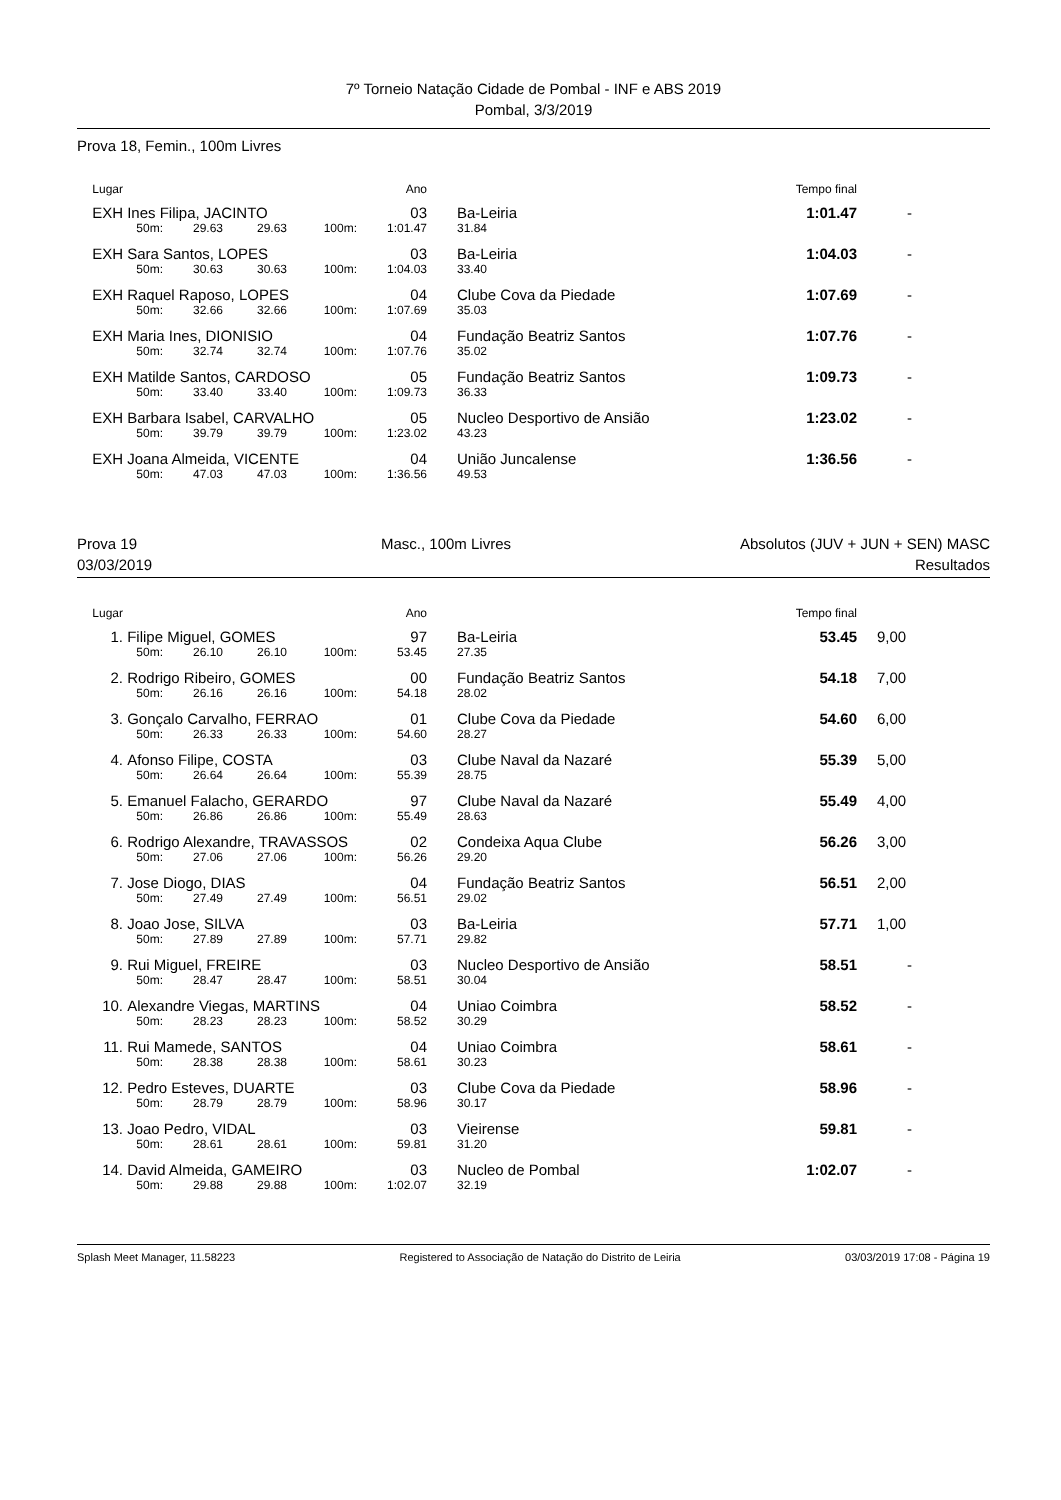7º Torneio Natação Cidade de Pombal - INF e ABS 2019
Pombal, 3/3/2019
Prova 18, Femin., 100m Livres
| Lugar | | | | | Ano | | | Tempo final | |
| EXH | Ines Filipa, JACINTO | | | | 03 | | Ba-Leiria | 1:01.47 | - |
| | 50m: | 29.63 | 29.63 | 100m: | 1:01.47 | | 31.84 | | |
| EXH | Sara Santos, LOPES | | | | 03 | | Ba-Leiria | 1:04.03 | - |
| | 50m: | 30.63 | 30.63 | 100m: | 1:04.03 | | 33.40 | | |
| EXH | Raquel Raposo, LOPES | | | | 04 | | Clube Cova da Piedade | 1:07.69 | - |
| | 50m: | 32.66 | 32.66 | 100m: | 1:07.69 | | 35.03 | | |
| EXH | Maria Ines, DIONISIO | | | | 04 | | Fundação Beatriz Santos | 1:07.76 | - |
| | 50m: | 32.74 | 32.74 | 100m: | 1:07.76 | | 35.02 | | |
| EXH | Matilde Santos, CARDOSO | | | | 05 | | Fundação Beatriz Santos | 1:09.73 | - |
| | 50m: | 33.40 | 33.40 | 100m: | 1:09.73 | | 36.33 | | |
| EXH | Barbara Isabel, CARVALHO | | | | 05 | | Nucleo Desportivo de Ansião | 1:23.02 | - |
| | 50m: | 39.79 | 39.79 | 100m: | 1:23.02 | | 43.23 | | |
| EXH | Joana Almeida, VICENTE | | | | 04 | | União Juncalense | 1:36.56 | - |
| | 50m: | 47.03 | 47.03 | 100m: | 1:36.56 | | 49.53 | | |
Prova 19
03/03/2019
Masc., 100m Livres Absolutos (JUV + JUN + SEN) MASC
Resultados
| Lugar | | | | | Ano | | | Tempo final | |
| 1. | Filipe Miguel, GOMES | | | | 97 | | Ba-Leiria | 53.45 | 9,00 |
| | 50m: | 26.10 | 26.10 | 100m: | 53.45 | | 27.35 | | |
| 2. | Rodrigo Ribeiro, GOMES | | | | 00 | | Fundação Beatriz Santos | 54.18 | 7,00 |
| | 50m: | 26.16 | 26.16 | 100m: | 54.18 | | 28.02 | | |
| 3. | Gonçalo Carvalho, FERRAO | | | | 01 | | Clube Cova da Piedade | 54.60 | 6,00 |
| | 50m: | 26.33 | 26.33 | 100m: | 54.60 | | 28.27 | | |
| 4. | Afonso Filipe, COSTA | | | | 03 | | Clube Naval da Nazaré | 55.39 | 5,00 |
| | 50m: | 26.64 | 26.64 | 100m: | 55.39 | | 28.75 | | |
| 5. | Emanuel Falacho, GERARDO | | | | 97 | | Clube Naval da Nazaré | 55.49 | 4,00 |
| | 50m: | 26.86 | 26.86 | 100m: | 55.49 | | 28.63 | | |
| 6. | Rodrigo Alexandre, TRAVASSOS | | | | 02 | | Condeixa Aqua Clube | 56.26 | 3,00 |
| | 50m: | 27.06 | 27.06 | 100m: | 56.26 | | 29.20 | | |
| 7. | Jose Diogo, DIAS | | | | 04 | | Fundação Beatriz Santos | 56.51 | 2,00 |
| | 50m: | 27.49 | 27.49 | 100m: | 56.51 | | 29.02 | | |
| 8. | Joao Jose, SILVA | | | | 03 | | Ba-Leiria | 57.71 | 1,00 |
| | 50m: | 27.89 | 27.89 | 100m: | 57.71 | | 29.82 | | |
| 9. | Rui Miguel, FREIRE | | | | 03 | | Nucleo Desportivo de Ansião | 58.51 | - |
| | 50m: | 28.47 | 28.47 | 100m: | 58.51 | | 30.04 | | |
| 10. | Alexandre Viegas, MARTINS | | | | 04 | | Uniao Coimbra | 58.52 | - |
| | 50m: | 28.23 | 28.23 | 100m: | 58.52 | | 30.29 | | |
| 11. | Rui Mamede, SANTOS | | | | 04 | | Uniao Coimbra | 58.61 | - |
| | 50m: | 28.38 | 28.38 | 100m: | 58.61 | | 30.23 | | |
| 12. | Pedro Esteves, DUARTE | | | | 03 | | Clube Cova da Piedade | 58.96 | - |
| | 50m: | 28.79 | 28.79 | 100m: | 58.96 | | 30.17 | | |
| 13. | Joao Pedro, VIDAL | | | | 03 | | Vieirense | 59.81 | - |
| | 50m: | 28.61 | 28.61 | 100m: | 59.81 | | 31.20 | | |
| 14. | David Almeida, GAMEIRO | | | | 03 | | Nucleo de Pombal | 1:02.07 | - |
| | 50m: | 29.88 | 29.88 | 100m: | 1:02.07 | | 32.19 | | |
Splash Meet Manager, 11.58223 Registered to Associação de Natação do Distrito de Leiria 03/03/2019 17:08 - Página 19